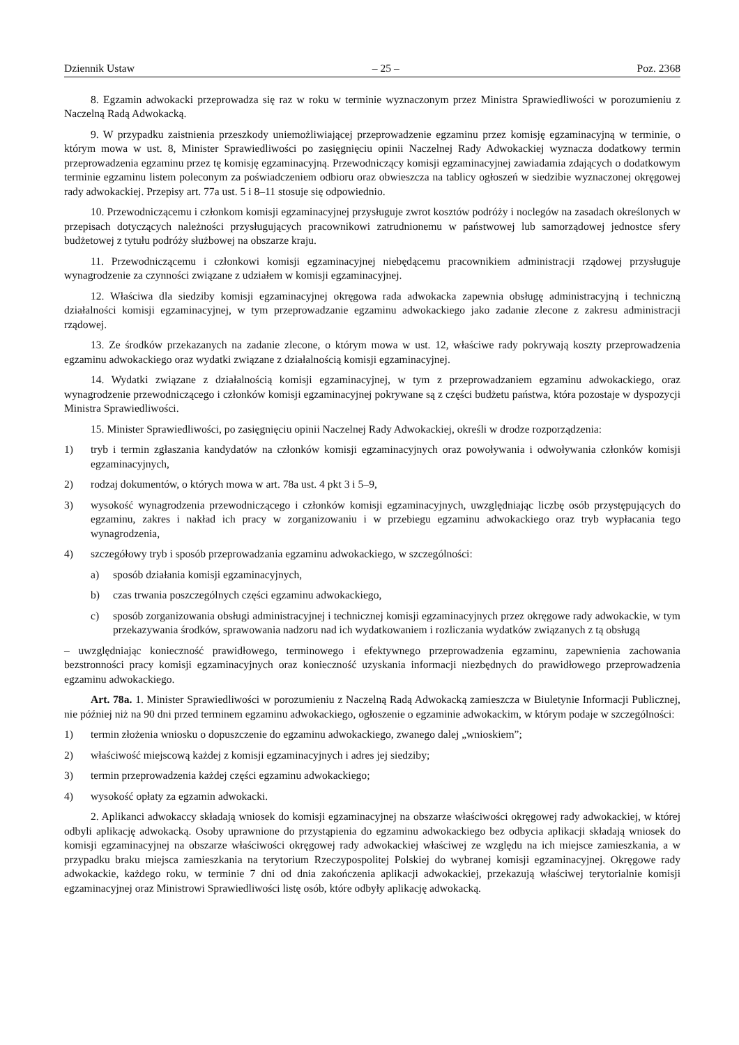Dziennik Ustaw – 25 – Poz. 2368
8. Egzamin adwokacki przeprowadza się raz w roku w terminie wyznaczonym przez Ministra Sprawiedliwości w porozumieniu z Naczelną Radą Adwokacką.
9. W przypadku zaistnienia przeszkody uniemożliwiającej przeprowadzenie egzaminu przez komisję egzaminacyjną w terminie, o którym mowa w ust. 8, Minister Sprawiedliwości po zasięgnięciu opinii Naczelnej Rady Adwokackiej wyznacza dodatkowy termin przeprowadzenia egzaminu przez tę komisję egzaminacyjną. Przewodniczący komisji egzaminacyjnej zawiadamia zdających o dodatkowym terminie egzaminu listem poleconym za poświadczeniem odbioru oraz obwieszcza na tablicy ogłoszeń w siedzibie wyznaczonej okręgowej rady adwokackiej. Przepisy art. 77a ust. 5 i 8–11 stosuje się odpowiednio.
10. Przewodniczącemu i członkom komisji egzaminacyjnej przysługuje zwrot kosztów podróży i noclegów na zasadach określonych w przepisach dotyczących należności przysługujących pracownikowi zatrudnionemu w państwowej lub samorządowej jednostce sfery budżetowej z tytułu podróży służbowej na obszarze kraju.
11. Przewodniczącemu i członkowi komisji egzaminacyjnej niebędącemu pracownikiem administracji rządowej przysługuje wynagrodzenie za czynności związane z udziałem w komisji egzaminacyjnej.
12. Właściwa dla siedziby komisji egzaminacyjnej okręgowa rada adwokacka zapewnia obsługę administracyjną i techniczną działalności komisji egzaminacyjnej, w tym przeprowadzanie egzaminu adwokackiego jako zadanie zlecone z zakresu administracji rządowej.
13. Ze środków przekazanych na zadanie zlecone, o którym mowa w ust. 12, właściwe rady pokrywają koszty przeprowadzenia egzaminu adwokackiego oraz wydatki związane z działalnością komisji egzaminacyjnej.
14. Wydatki związane z działalnością komisji egzaminacyjnej, w tym z przeprowadzaniem egzaminu adwokackiego, oraz wynagrodzenie przewodniczącego i członków komisji egzaminacyjnej pokrywane są z części budżetu państwa, która pozostaje w dyspozycji Ministra Sprawiedliwości.
15. Minister Sprawiedliwości, po zasięgnięciu opinii Naczelnej Rady Adwokackiej, określi w drodze rozporządzenia:
1) tryb i termin zgłaszania kandydatów na członków komisji egzaminacyjnych oraz powoływania i odwoływania członków komisji egzaminacyjnych,
2) rodzaj dokumentów, o których mowa w art. 78a ust. 4 pkt 3 i 5–9,
3) wysokość wynagrodzenia przewodniczącego i członków komisji egzaminacyjnych, uwzględniając liczbę osób przystępujących do egzaminu, zakres i nakład ich pracy w zorganizowaniu i w przebiegu egzaminu adwokackiego oraz tryb wypłacania tego wynagrodzenia,
4) szczegółowy tryb i sposób przeprowadzania egzaminu adwokackiego, w szczególności:
a) sposób działania komisji egzaminacyjnych,
b) czas trwania poszczególnych części egzaminu adwokackiego,
c) sposób zorganizowania obsługi administracyjnej i technicznej komisji egzaminacyjnych przez okręgowe rady adwokackie, w tym przekazywania środków, sprawowania nadzoru nad ich wydatkowaniem i rozliczania wydatków związanych z tą obsługą
– uwzględniając konieczność prawidłowego, terminowego i efektywnego przeprowadzenia egzaminu, zapewnienia zachowania bezstronności pracy komisji egzaminacyjnych oraz konieczność uzyskania informacji niezbędnych do prawidłowego przeprowadzenia egzaminu adwokackiego.
Art. 78a. 1. Minister Sprawiedliwości w porozumieniu z Naczelną Radą Adwokacką zamieszcza w Biuletynie Informacji Publicznej, nie później niż na 90 dni przed terminem egzaminu adwokackiego, ogłoszenie o egzaminie adwokackim, w którym podaje w szczególności:
1) termin złożenia wniosku o dopuszczenie do egzaminu adwokackiego, zwanego dalej „wnioskiem”;
2) właściwość miejscową każdej z komisji egzaminacyjnych i adres jej siedziby;
3) termin przeprowadzenia każdej części egzaminu adwokackiego;
4) wysokość opłaty za egzamin adwokacki.
2. Aplikanci adwokaccy składają wniosek do komisji egzaminacyjnej na obszarze właściwości okręgowej rady adwokackiej, w której odbyli aplikację adwokacką. Osoby uprawnione do przystąpienia do egzaminu adwokackiego bez odbycia aplikacji składają wniosek do komisji egzaminacyjnej na obszarze właściwości okręgowej rady adwokackiej właściwej ze względu na ich miejsce zamieszkania, a w przypadku braku miejsca zamieszkania na terytorium Rzeczypospolitej Polskiej do wybranej komisji egzaminacyjnej. Okręgowe rady adwokackie, każdego roku, w terminie 7 dni od dnia zakończenia aplikacji adwokackiej, przekazują właściwej terytorialnie komisji egzaminacyjnej oraz Ministrowi Sprawiedliwości listę osób, które odbyły aplikację adwokacką.